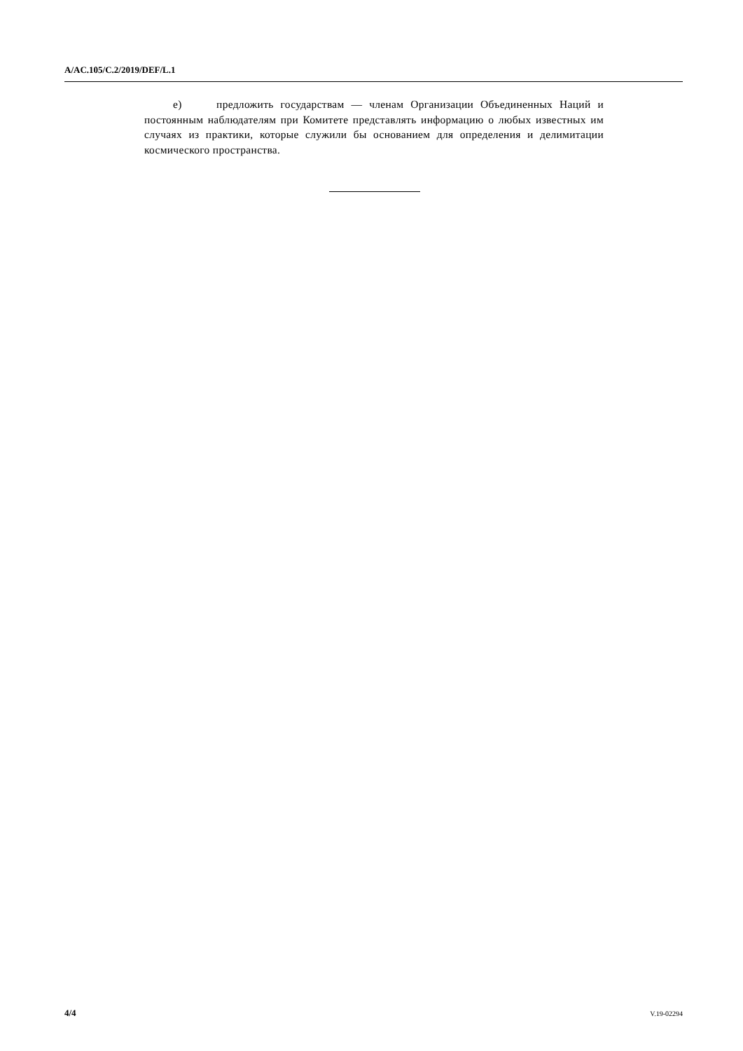A/AC.105/C.2/2019/DEF/L.1
e) предложить государствам — членам Организации Объединенных Наций и постоянным наблюдателям при Комитете представлять информацию о любых известных им случаях из практики, которые служили бы основанием для определения и делимитации космического пространства.
4/4 V.19-02294